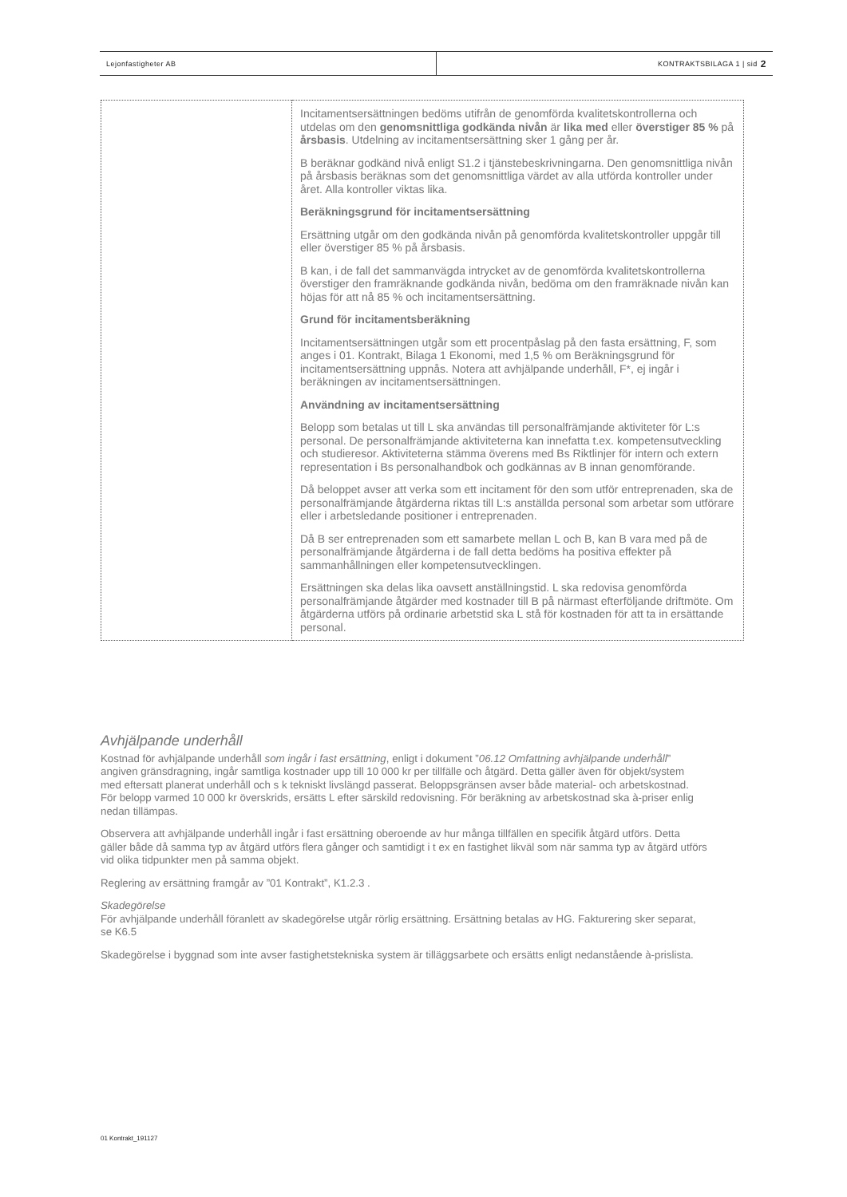Lejonfastigheter AB KONTRAKTSBILAGA 1 | sid 2
| | Incitamentsersättningen bedöms utifrån de genomförda kvalitetskontrollerna och utdelas om den genomsnittliga godkända nivån är lika med eller överstiger 85 % på årsbasis . Utdelning av incitamentsersättning sker 1 gång per år. B beräknar godkänd nivå enligt S1.2 i tjänstebeskrivningarna. Den genomsnittliga nivån på årsbasis beräknas som det genomsnittliga värdet av alla utförda kontroller under året. Alla kontroller viktas lika. Beräkningsgrund för incitamentsersättning Ersättning utgår om den godkända nivån på genomförda kvalitetskontroller uppgår till eller överstiger 85 % på årsbasis. B kan, i de fall det sammanvägda intrycket av de genomförda kvalitetskontrollerna överstiger den framräknande godkända nivån, bedöma om den framräknade nivån kan höjas för att nå 85 % och incitamentsersättning. Grund för incitamentsberäkning Incitamentsersättningen utgår som ett procentpåslag på den fasta ersättning, F, som anges i 01. Kontrakt, Bilaga 1 Ekonomi, med 1,5 % om Beräkningsgrund för incitamentsersättning uppnås. Notera att avhjälpande underhåll, F*, ej ingår i beräkningen av incitamentsersättningen. Användning av incitamentsersättning Belopp som betalas ut till L ska användas till personalfrämjande aktiviteter för L:s personal. De personalfrämjande aktiviteterna kan innefatta t.ex. kompetensutveckling och studieresor. Aktiviteterna stämma överens med Bs Riktlinjer för intern och extern representation i Bs personalhandbok och godkännas av B innan genomförande. Då beloppet avser att verka som ett incitament för den som utför entreprenaden, ska de personalfrämjande åtgärderna riktas till L:s anställda personal som arbetar som utförare eller i arbetsledande positioner i entreprenaden. Då B ser entreprenaden som ett samarbete mellan L och B, kan B vara med på de personalfrämjande åtgärderna i de fall detta bedöms ha positiva effekter på sammanhållningen eller kompetensutvecklingen. Ersättningen ska delas lika oavsett anställningstid. L ska redovisa genomförda personalfrämjande åtgärder med kostnader till B på närmast efterföljande driftmöte. Om åtgärderna utförs på ordinarie arbetstid ska L stå för kostnaden för att ta in ersättande personal. |
Avhjälpande underhåll
Kostnad för avhjälpande underhåll som ingår i fast ersättning, enligt i dokument ”06.12 Omfattning avhjälpande underhåll” angiven gränsdragning, ingår samtliga kostnader upp till 10 000 kr per tillfälle och åtgärd. Detta gäller även för objekt/system med eftersatt planerat underhåll och s k tekniskt livslängd passerat. Beloppsgränsen avser både material- och arbetskostnad. För belopp varmed 10 000 kr överskrids, ersätts L efter särskild redovisning. För beräkning av arbetskostnad ska à-priser enlig nedan tillämpas.
Observera att avhjälpande underhåll ingår i fast ersättning oberoende av hur många tillfällen en specifik åtgärd utförs. Detta gäller både då samma typ av åtgärd utförs flera gånger och samtidigt i t ex en fastighet likväl som när samma typ av åtgärd utförs vid olika tidpunkter men på samma objekt.
Reglering av ersättning framgår av ”01 Kontrakt”, K1.2.3 .
Skadegörelse
För avhjälpande underhåll föranlett av skadegörelse utgår rörlig ersättning. Ersättning betalas av HG. Fakturering sker separat, se K6.5
Skadegörelse i byggnad som inte avser fastighetstekniska system är tilläggsarbete och ersätts enligt nedanstående à-prislista.
01 Kontrakt_191127